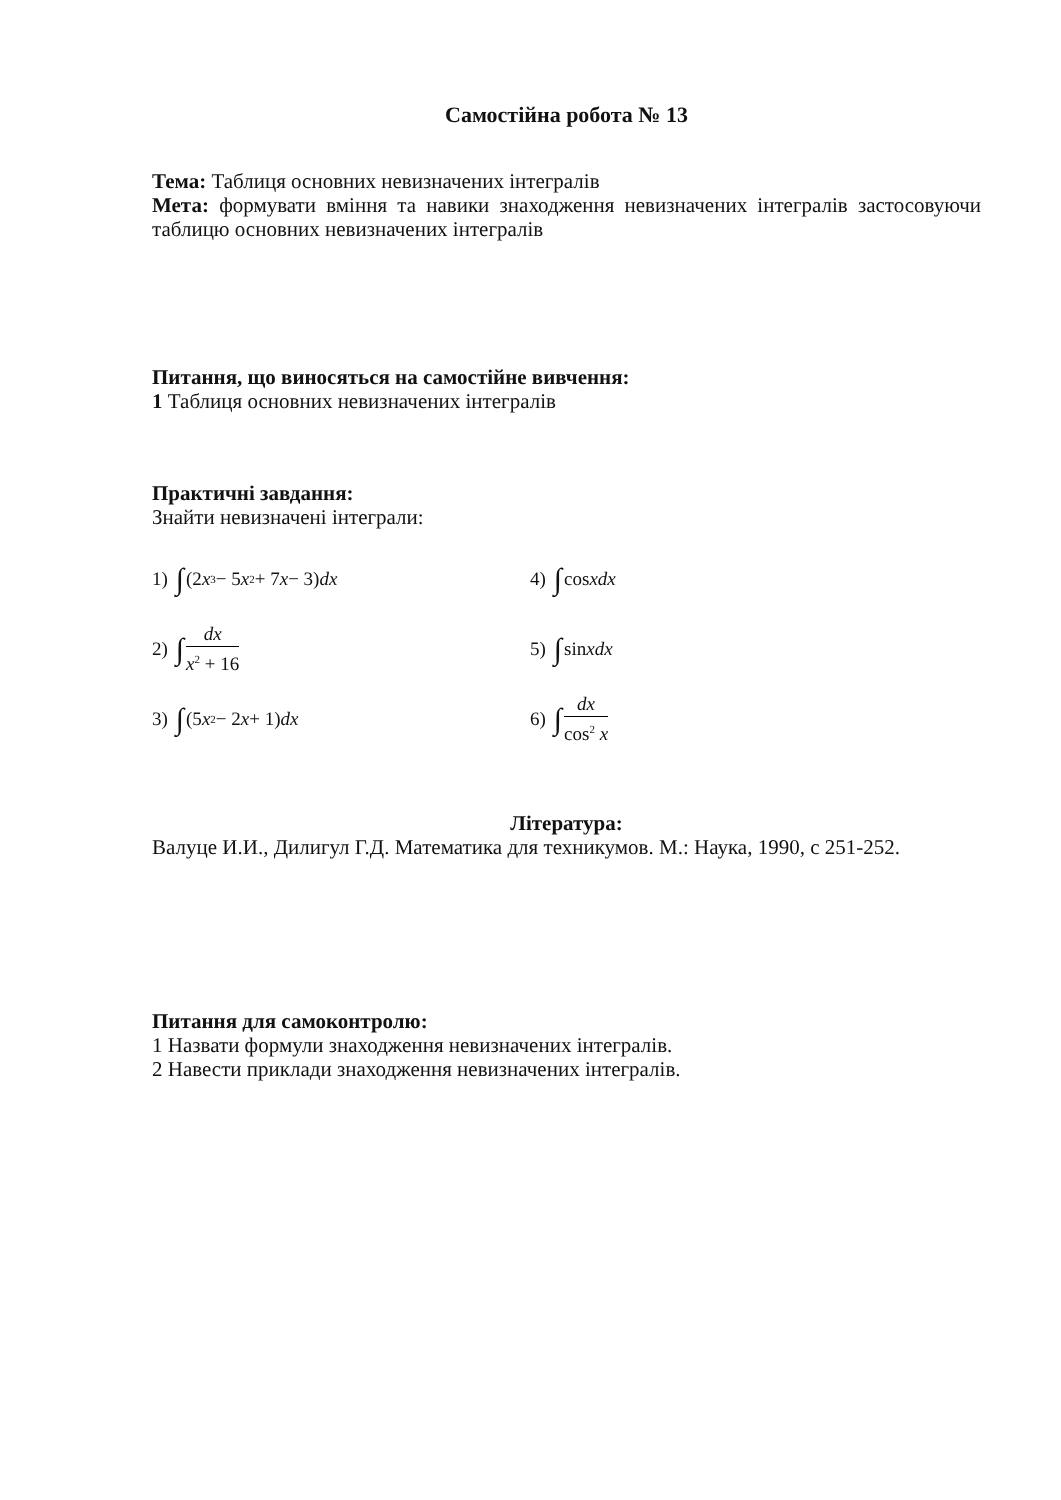Самостійна робота № 13
Тема: Таблиця основних невизначених інтегралів
Мета: формувати вміння та навики знаходження невизначених інтегралів застосовуючи таблицю основних невизначених інтегралів
Питання, що виносяться на самостійне вивчення:
1 Таблиця основних невизначених інтегралів
Практичні завдання:
Знайти невизначені інтеграли:
1) ∫ (2 x<sup>3</sup> − 5 x<sup>2</sup> + 7 x − 3) dx
4) ∫ cos xdx
2) ∫ dx x<sup>2</sup> + 16
5) ∫ sin xdx
3) ∫ (5 x<sup>2</sup> − 2 x + 1) dx
6) ∫ dx cos<sup>2</sup> x
Література:
Валуце И.И., Дилигул Г.Д. Математика для техникумов. М.: Наука, 1990, с 251-252.
Питання для самоконтролю:
1 Назвати формули знаходження невизначених інтегралів.
2 Навести приклади знаходження невизначених інтегралів.